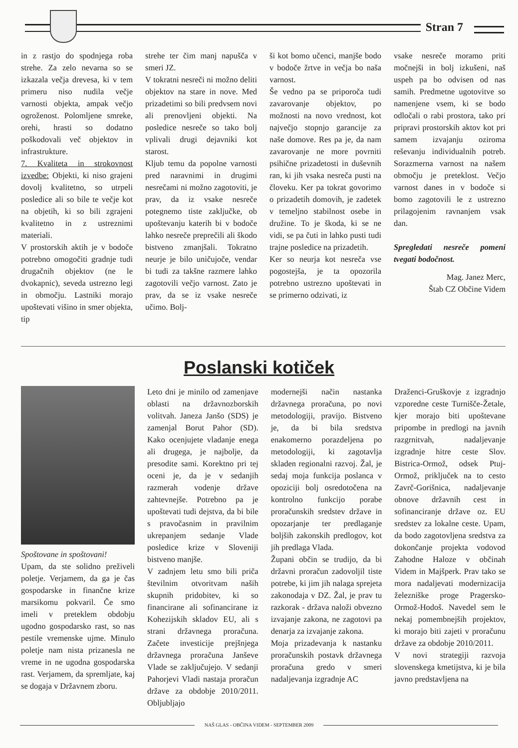Stran 7
in z rastjo do spodnjega roba strehe. Za zelo nevarna so se izkazala večja drevesa, ki v tem primeru niso nudila večje varnosti objekta, ampak večjo ogroženost. Polomljene smreke, orehi, hrasti so dodatno poškodovali več objektov in infrastrukture.
7. Kvaliteta in strokovnost izvedbe: Objekti, ki niso grajeni dovolj kvalitetno, so utrpeli posledice ali so bile te večje kot na objetih, ki so bili zgrajeni kvalitetno in z ustreznimi materiali.
V prostorskih aktih je v bodoče potrebno omogočiti gradnje tudi drugačnih objektov (ne le dvokapnic), seveda ustrezno legi in območju. Lastniki morajo upoštevati višino in smer objekta, tip
strehe ter čim manj napušča v smeri JZ.
V tokratni nesreči ni možno deliti objektov na stare in nove. Med prizadetimi so bili predvsem novi ali prenovljeni objekti. Na posledice nesreče so tako bolj vplivali drugi dejavniki kot starost.
Kljub temu da popolne varnosti pred naravnimi in drugimi nesrečami ni možno zagotoviti, je prav, da iz vsake nesreče potegnemo tiste zaključke, ob upoštevanju katerih bi v bodoče lahko nesreče preprečili ali škodo bistveno zmanjšali. Tokratno neurje je bilo uničujoče, vendar bi tudi za takšne razmere lahko zagotovili večjo varnost. Zato je prav, da se iz vsake nesreče učimo. Bolj-
ši kot bomo učenci, manjše bodo v bodoče žrtve in večja bo naša varnost.
Še vedno pa se priporoča tudi zavarovanje objektov, po možnosti na novo vrednost, kot največjo stopnjo garancije za naše domove. Res pa je, da nam zavarovanje ne more povrniti psihične prizadetosti in duševnih ran, ki jih vsaka nesreča pusti na človeku. Ker pa tokrat govorimo o prizadetih domovih, je zadetek v temeljno stabilnost osebe in družine. To je škoda, ki se ne vidi, se pa čuti in lahko pusti tudi trajne posledice na prizadetih.
Ker so neurja kot nesreča vse pogostejša, je ta opozorila potrebno ustrezno upoštevati in se primerno odzivati, iz
vsake nesreče moramo priti močnejši in bolj izkušeni, naš uspeh pa bo odvisen od nas samih. Predmetne ugotovitve so namenjene vsem, ki se bodo odločali o rabi prostora, tako pri pripravi prostorskih aktov kot pri samem izvajanju oziroma reševanju individualnih potreb. Sorazmerna varnost na našem območju je preteklost. Večjo varnost danes in v bodoče si bomo zagotovili le z ustrezno prilagojenim ravnanjem vsak dan.
Spregledati nesreče pomeni tvegati bodočnost.
Mag. Janez Merc,
Štab CZ Občine Videm
Poslanski kotiček
Spoštovane in spoštovani!
Upam, da ste solidno preživeli poletje. Verjamem, da ga je čas gospodarske in finančne krize marsikomu pokvaril. Če smo imeli v preteklem obdobju ugodno gospodarsko rast, so nas pestile vremenske ujme. Minulo poletje nam nista prizanesla ne vreme in ne ugodna gospodarska rast. Verjamem, da spremljate, kaj se dogaja v Državnem zboru.
Leto dni je minilo od zamenjave oblasti na državnozborskih volitvah. Janeza Janšo (SDS) je zamenjal Borut Pahor (SD). Kako ocenjujete vladanje enega ali drugega, je najbolje, da presodite sami. Korektno pri tej oceni je, da je v sedanjih razmerah vodenje države zahtevnejše. Potrebno pa je upoštevati tudi dejstva, da bi bile s pravočasnim in pravilnim ukrepanjem sedanje Vlade posledice krize v Sloveniji bistveno manjše.
V zadnjem letu smo bili priča številnim otvoritvam naših skupnih pridobitev, ki so financirane ali sofinancirane iz Kohezijskih skladov EU, ali s strani državnega proračuna. Začete investicije prejšnjega državnega proračuna Janševe Vlade se zaključujejo. V sedanji Pahorjevi Vladi nastaja proračun države za obdobje 2010/2011. Obljubljajo
modernejši način nastanka državnega proračuna, po novi metodologiji, pravijo. Bistveno je, da bi bila sredstva enakomerno porazdeljena po metodologiji, ki zagotavlja skladen regionalni razvoj. Žal, je sedaj moja funkcija poslanca v opoziciji bolj osredotočena na kontrolno funkcijo porabe proračunskih sredstev države in opozarjanje ter predlaganje boljših zakonskih predlogov, kot jih predlaga Vlada.
Župani občin se trudijo, da bi državni proračun zadovoljil tiste potrebe, ki jim jih nalaga sprejeta zakonodaja v DZ. Žal, je prav tu razkorak - država naloži obvezno izvajanje zakona, ne zagotovi pa denarja za izvajanje zakona.
Moja prizadevanja k nastanku proračunskih postavk državnega proračuna gredo v smeri nadaljevanja izgradnje AC
Draženci-Gruškovje z izgradnjo vzporedne ceste Turnišče-Žetale, kjer morajo biti upoštevane pripombe in predlogi na javnih razgrnitvah, nadaljevanje izgradnje hitre ceste Slov. Bistrica-Ormož, odsek Ptuj-Ormož, priključek na to cesto Zavrč-Gorišnica, nadaljevanje obnove državnih cest in sofinanciranje države oz. EU sredstev za lokalne ceste. Upam, da bodo zagotovljena sredstva za dokončanje projekta vodovod Zahodne Haloze v občinah Videm in Majšperk. Prav tako se mora nadaljevati modernizacija železniške proge Pragersko-Ormož-Hodoš. Navedel sem le nekaj pomembnejših projektov, ki morajo biti zajeti v proračunu države za obdobje 2010/2011.
V novi strategiji razvoja slovenskega kmetijstva, ki je bila javno predstavljena na
NAŠ GLAS - OBČINA VIDEM - SEPTEMBER 2009